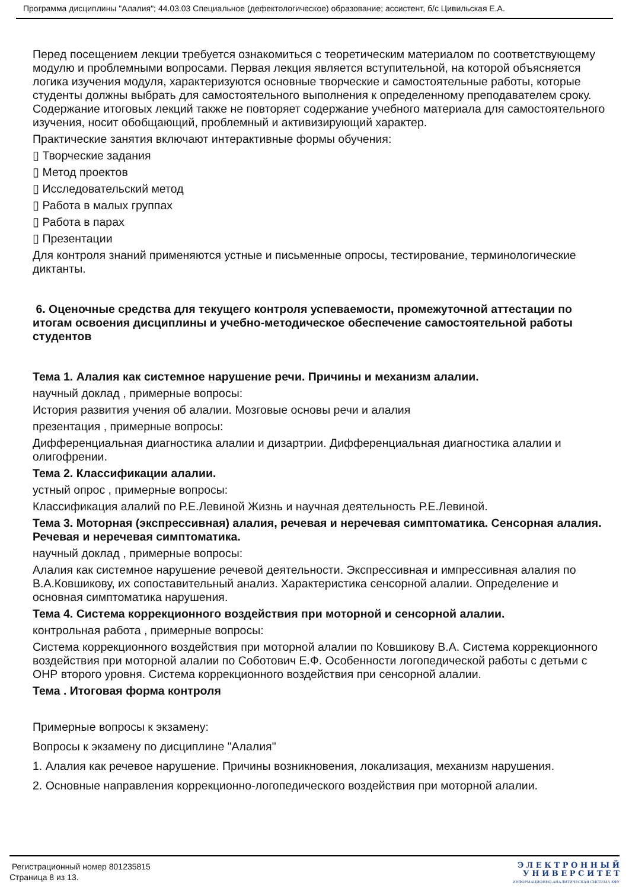Программа дисциплины "Алалия"; 44.03.03 Специальное (дефектологическое) образование; ассистент, б/с Цивильская Е.А.
Перед посещением лекции требуется ознакомиться с теоретическим материалом по соответствующему модулю и проблемными вопросами. Первая лекция является вступительной, на которой объясняется логика изучения модуля, характеризуются основные творческие и самостоятельные работы, которые студенты должны выбрать для самостоятельного выполнения к определенному преподавателем сроку. Содержание итоговых лекций также не повторяет содержание учебного материала для самостоятельного изучения, носит обобщающий, проблемный и активизирующий характер.
Практические занятия включают интерактивные формы обучения:
▯ Творческие задания
▯ Метод проектов
▯ Исследовательский метод
▯ Работа в малых группах
▯ Работа в парах
▯ Презентации
Для контроля знаний применяются устные и письменные опросы, тестирование, терминологические диктанты.
6. Оценочные средства для текущего контроля успеваемости, промежуточной аттестации по итогам освоения дисциплины и учебно-методическое обеспечение самостоятельной работы студентов
Тема 1. Алалия как системное нарушение речи. Причины и механизм алалии.
научный доклад , примерные вопросы:
История развития учения об алалии. Мозговые основы речи и алалия
презентация , примерные вопросы:
Дифференциальная диагностика алалии и дизартрии. Дифференциальная диагностика алалии и олигофрении.
Тема 2. Классификации алалии.
устный опрос , примерные вопросы:
Классификация алалий по Р.Е.Левиной Жизнь и научная деятельность Р.Е.Левиной.
Тема 3. Моторная (экспрессивная) алалия, речевая и неречевая симптоматика. Сенсорная алалия. Речевая и неречевая симптоматика.
научный доклад , примерные вопросы:
Алалия как системное нарушение речевой деятельности. Экспрессивная и импрессивная алалия по В.А.Ковшикову, их сопоставительный анализ. Характеристика сенсорной алалии. Определение и основная симптоматика нарушения.
Тема 4. Система коррекционного воздействия при моторной и сенсорной алалии.
контрольная работа , примерные вопросы:
Система коррекционного воздействия при моторной алалии по Ковшикову В.А. Система коррекционного воздействия при моторной алалии по Соботович Е.Ф. Особенности логопедической работы с детьми с ОНР второго уровня. Система коррекционного воздействия при сенсорной алалии.
Тема . Итоговая форма контроля
Примерные вопросы к экзамену:
Вопросы к экзамену по дисциплине "Алалия"
1. Алалия как речевое нарушение. Причины возникновения, локализация, механизм нарушения.
2. Основные направления коррекционно-логопедического воздействия при моторной алалии.
Регистрационный номер 801235815
Страница 8 из 13.
Э Л Е К Т Р О Н Н Ы Й
У Н И В Е Р С И Т Е Т
ИНФОРМАЦИОННО-АНАЛИТИЧЕСКАЯ СИСТЕМА КФУ